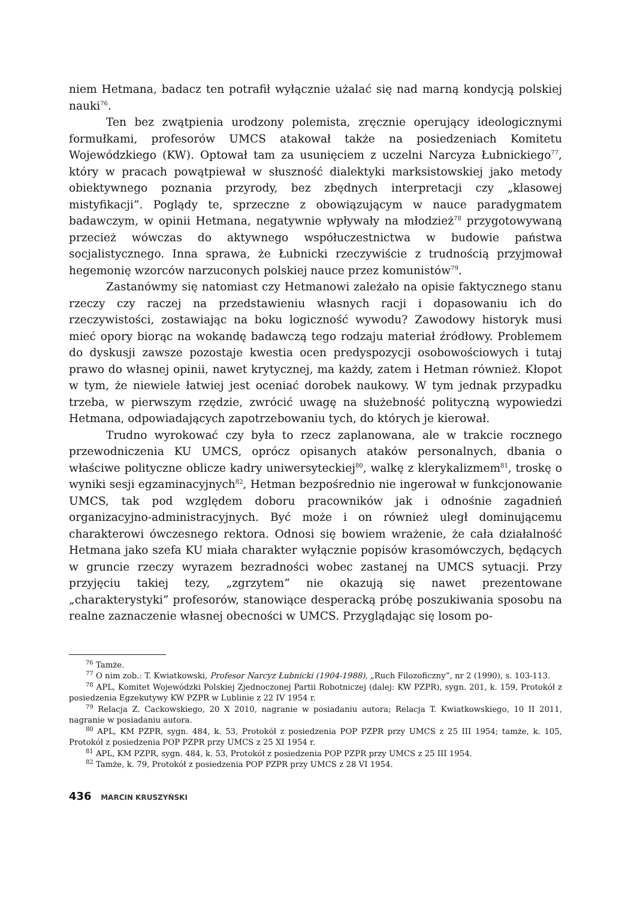niem Hetmana, badacz ten potrafił wyłącznie użalać się nad marną kondycją polskiej nauki<sup>76</sup>.
Ten bez zwątpienia urodzony polemista, zręcznie operujący ideologicznymi formułkami, profesorów UMCS atakował także na posiedzeniach Komitetu Wojewódzkiego (KW). Optował tam za usunięciem z uczelni Narcyza Łubnickiego<sup>77</sup>, który w pracach powątpiewał w słuszność dialektyki marksistowskiej jako metody obiektywnego poznania przyrody, bez zbędnych interpretacji czy „klasowej mistyfikacji”. Poglądy te, sprzeczne z obowiązującym w nauce paradygmatem badawczym, w opinii Hetmana, negatywnie wpływały na młodzież<sup>78</sup> przygotowywaną przecież wówczas do aktywnego współuczestnictwa w budowie państwa socjalistycznego. Inna sprawa, że Łubnicki rzeczywiście z trudnością przyjmował hegemonię wzorców narzuconych polskiej nauce przez komunistów<sup>79</sup>.
Zastanówmy się natomiast czy Hetmanowi zależało na opisie faktycznego stanu rzeczy czy raczej na przedstawieniu własnych racji i dopasowaniu ich do rzeczywistości, zostawiając na boku logiczność wywodu? Zawodowy historyk musi mieć opory biorąc na wokandę badawczą tego rodzaju materiał źródłowy. Problemem do dyskusji zawsze pozostaje kwestia ocen predyspozycji osobowościowych i tutaj prawo do własnej opinii, nawet krytycznej, ma każdy, zatem i Hetman również. Kłopot w tym, że niewiele łatwiej jest oceniać dorobek naukowy. W tym jednak przypadku trzeba, w pierwszym rzędzie, zwrócić uwagę na służebność polityczną wypowiedzi Hetmana, odpowiadających zapotrzebowaniu tych, do których je kierował.
Trudno wyrokować czy była to rzecz zaplanowana, ale w trakcie rocznego przewodniczenia KU UMCS, oprócz opisanych ataków personalnych, dbania o właściwe polityczne oblicze kadry uniwersyteckiej<sup>80</sup>, walkę z klerykalizmem<sup>81</sup>, troskę o wyniki sesji egzaminacyjnych<sup>82</sup>, Hetman bezpośrednio nie ingerował w funkcjonowanie UMCS, tak pod względem doboru pracowników jak i odnośnie zagadnień organizacyjno-administracyjnych. Być może i on również uległ dominującemu charakterowi ówczesnego rektora. Odnosi się bowiem wrażenie, że cała działalność Hetmana jako szefa KU miała charakter wyłącznie popisów krasomówczych, będących w gruncie rzeczy wyrazem bezradności wobec zastanej na UMCS sytuacji. Przy przyjęciu takiej tezy, „zgrzytem” nie okazują się nawet prezentowane „charakterystyki” profesorów, stanowiące desperacką próbę poszukiwania sposobu na realne zaznaczenie własnej obecności w UMCS. Przyglądając się losom po-
<sup>76</sup> Tamże.
<sup>77</sup> O nim zob.: T. Kwiatkowski, Profesor Narcyz Łubnicki (1904-1988), „Ruch Filozoficzny”, nr 2 (1990), s. 103-113.
<sup>78</sup> APL, Komitet Wojewódzki Polskiej Zjednoczonej Partii Robotniczej (dalej: KW PZPR), sygn. 201, k. 159, Protokół z posiedzenia Egzekutywy KW PZPR w Lublinie z 22 IV 1954 r.
<sup>79</sup> Relacja Z. Cackowskiego, 20 X 2010, nagranie w posiadaniu autora; Relacja T. Kwiatkowskiego, 10 II 2011, nagranie w posiadaniu autora.
<sup>80</sup> APL, KM PZPR, sygn. 484, k. 53, Protokół z posiedzenia POP PZPR przy UMCS z 25 III 1954; tamże, k. 105, Protokół z posiedzenia POP PZPR przy UMCS z 25 XI 1954 r.
<sup>81</sup> APL, KM PZPR, sygn. 484, k. 53, Protokół z posiedzenia POP PZPR przy UMCS z 25 III 1954.
<sup>82</sup> Tamże, k. 79, Protokół z posiedzenia POP PZPR przy UMCS z 28 VI 1954.
436 MARCIN KRUSZYŃSKI